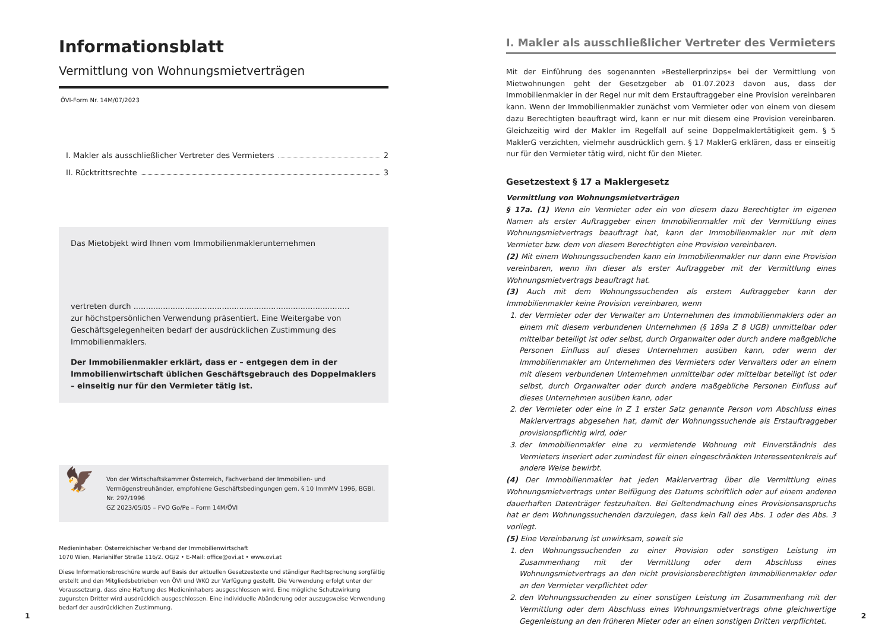Informationsblatt
Vermittlung von Wohnungsmietverträgen
ÖVI-Form Nr. 14M/07/2023
I. Makler als ausschließlicher Vertreter des Vermieters 2
II. Rücktrittsrechte 3
Das Mietobjekt wird Ihnen vom Immobilienmaklerunternehmen
vertreten durch ........................................................................................
zur höchstpersönlichen Verwendung präsentiert. Eine Weitergabe von Geschäftsgelegenheiten bedarf der ausdrücklichen Zustimmung des Immobilienmaklers.
Der Immobilienmakler erklärt, dass er – entgegen dem in der Immobilienwirtschaft üblichen Geschäftsgebrauch des Doppelmaklers – einseitig nur für den Vermieter tätig ist.
🦅
Von der Wirtschaftskammer Österreich, Fachverband der Immobilien- und Vermögenstreuhänder, empfohlene Geschäftsbedingungen gem. § 10 ImmMV 1996, BGBl. Nr. 297/1996
GZ 2023/05/05 – FVO Go/Pe – Form 14M/ÖVI
Medieninhaber: Österreichischer Verband der Immobilienwirtschaft
1070 Wien, Mariahilfer Straße 116/2. OG/2 • E-Mail: office@ovi.at • www.ovi.at
Diese Informationsbroschüre wurde auf Basis der aktuellen Gesetzestexte und ständiger Rechtsprechung sorgfältig erstellt und den Mitgliedsbetrieben von ÖVI und WKO zur Verfügung gestellt. Die Verwendung erfolgt unter der Voraussetzung, dass eine Haftung des Medieninhabers ausgeschlossen wird. Eine mögliche Schutzwirkung zugunsten Dritter wird ausdrücklich ausgeschlossen. Eine individuelle Abänderung oder auszugsweise Verwendung bedarf der ausdrücklichen Zustimmung.
I. Makler als ausschließlicher Vertreter des Vermieters
Mit der Einführung des sogenannten »Bestellerprinzips« bei der Vermittlung von Mietwohnungen geht der Gesetzgeber ab 01.07.2023 davon aus, dass der Immobilienmakler in der Regel nur mit dem Erstauftraggeber eine Provision vereinbaren kann. Wenn der Immobilienmakler zunächst vom Vermieter oder von einem von diesem dazu Berechtigten beauftragt wird, kann er nur mit diesem eine Provision vereinbaren. Gleichzeitig wird der Makler im Regelfall auf seine Doppelmaklertätigkeit gem. § 5 MaklerG verzichten, vielmehr ausdrücklich gem. § 17 MaklerG erklären, dass er einseitig nur für den Vermieter tätig wird, nicht für den Mieter.
Gesetzestext § 17 a Maklergesetz
Vermittlung von Wohnungsmietverträgen
§ 17a. (1) Wenn ein Vermieter oder ein von diesem dazu Berechtigter im eigenen Namen als erster Auftraggeber einen Immobilienmakler mit der Vermittlung eines Wohnungsmietvertrags beauftragt hat, kann der Immobilienmakler nur mit dem Vermieter bzw. dem von diesem Berechtigten eine Provision vereinbaren.
(2) Mit einem Wohnungssuchenden kann ein Immobilienmakler nur dann eine Provision vereinbaren, wenn ihn dieser als erster Auftraggeber mit der Vermittlung eines Wohnungsmietvertrags beauftragt hat.
(3) Auch mit dem Wohnungssuchenden als erstem Auftraggeber kann der Immobilienmakler keine Provision vereinbaren, wenn
1. der Vermieter oder der Verwalter am Unternehmen des Immobilienmaklers oder an einem mit diesem verbundenen Unternehmen (§ 189a Z 8 UGB) unmittelbar oder mittelbar beteiligt ist oder selbst, durch Organwalter oder durch andere maßgebliche Personen Einfluss auf dieses Unternehmen ausüben kann, oder wenn der Immobilienmakler am Unternehmen des Vermieters oder Verwalters oder an einem mit diesem verbundenen Unternehmen unmittelbar oder mittelbar beteiligt ist oder selbst, durch Organwalter oder durch andere maßgebliche Personen Einfluss auf dieses Unternehmen ausüben kann, oder
2. der Vermieter oder eine in Z 1 erster Satz genannte Person vom Abschluss eines Maklervertrags abgesehen hat, damit der Wohnungssuchende als Erstauftraggeber provisionspflichtig wird, oder
3. der Immobilienmakler eine zu vermietende Wohnung mit Einverständnis des Vermieters inseriert oder zumindest für einen eingeschränkten Interessentenkreis auf andere Weise bewirbt.
(4) Der Immobilienmakler hat jeden Maklervertrag über die Vermittlung eines Wohnungsmietvertrags unter Beifügung des Datums schriftlich oder auf einem anderen dauerhaften Datenträger festzuhalten. Bei Geltendmachung eines Provisionsanspruchs hat er dem Wohnungssuchenden darzulegen, dass kein Fall des Abs. 1 oder des Abs. 3 vorliegt.
(5) Eine Vereinbarung ist unwirksam, soweit sie
1. den Wohnungssuchenden zu einer Provision oder sonstigen Leistung im Zusammenhang mit der Vermittlung oder dem Abschluss eines Wohnungsmietvertrags an den nicht provisionsberechtigten Immobilienmakler oder an den Vermieter verpflichtet oder
2. den Wohnungssuchenden zu einer sonstigen Leistung im Zusammenhang mit der Vermittlung oder dem Abschluss eines Wohnungsmietvertrags ohne gleichwertige Gegenleistung an den früheren Mieter oder an einen sonstigen Dritten verpflichtet.
1 2